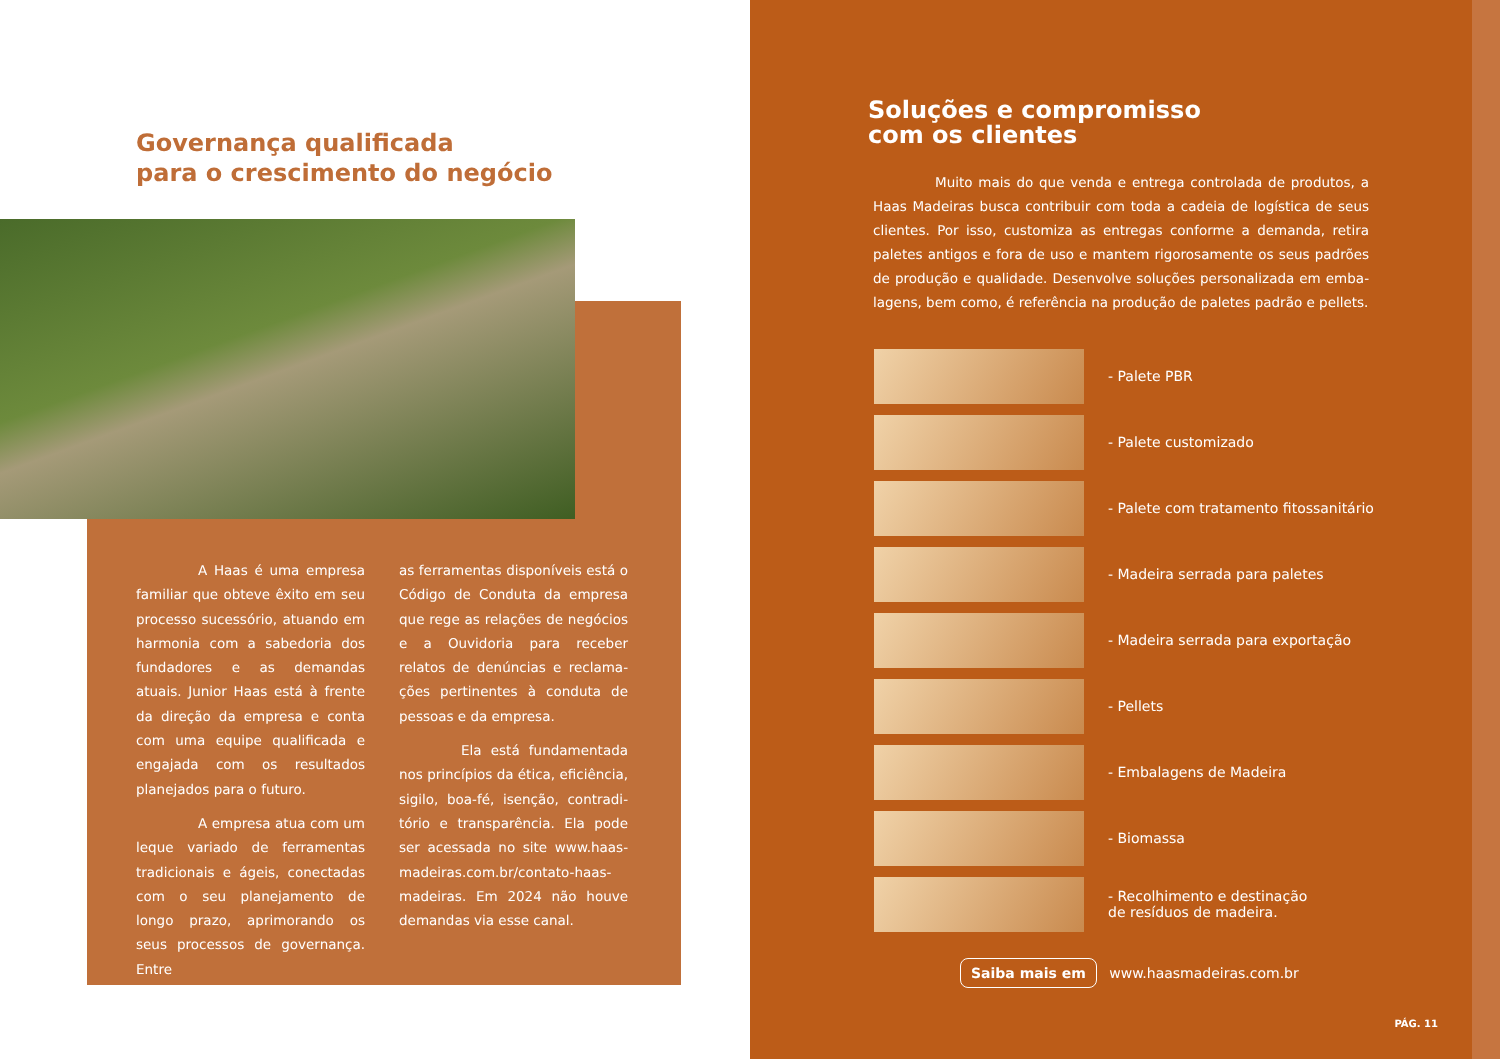Governança qualificada
para o crescimento do negócio
A Haas é uma empresa familiar que obteve êxito em seu processo sucessório, atuando em harmonia com a sabedoria dos fundadores e as demandas atuais. Junior Haas está à frente da direção da empresa e conta com uma equipe qualificada e engajada com os resultados planejados para o futuro.
A empresa atua com um leque variado de ferramentas tradicionais e ágeis, conectadas com o seu planejamento de longo prazo, aprimorando os seus processos de governança. Entre
as ferramentas disponíveis está o Código de Conduta da empresa que rege as relações de negócios e a Ouvidoria para receber relatos de denúncias e reclama­ções pertinentes à conduta de pessoas e da empresa.
Ela está fundamentada nos princípios da ética, eficiência, sigilo, boa-fé, isenção, contradi­tório e transparência. Ela pode ser acessada no site www.haas­madeiras.com.br/contato-haas­madeiras. Em 2024 não houve demandas via esse canal.
Soluções e compromisso
com os clientes
Muito mais do que venda e entrega controlada de produtos, a Haas Madeiras busca contribuir com toda a cadeia de logística de seus clientes. Por isso, customiza as entregas conforme a demanda, retira paletes antigos e fora de uso e mantem rigorosamente os seus padrões de produção e qualidade. Desenvolve soluções personalizada em emba­lagens, bem como, é referência na produção de paletes padrão e pellets.
- Palete PBR
- Palete customizado
- Palete com tratamento fitossanitário
- Madeira serrada para paletes
- Madeira serrada para exportação
- Pellets
- Embalagens de Madeira
- Biomassa
- Recolhimento e destinação
de resíduos de madeira.
Saiba mais em www.haasmadeiras.com.br
PÁG. 11